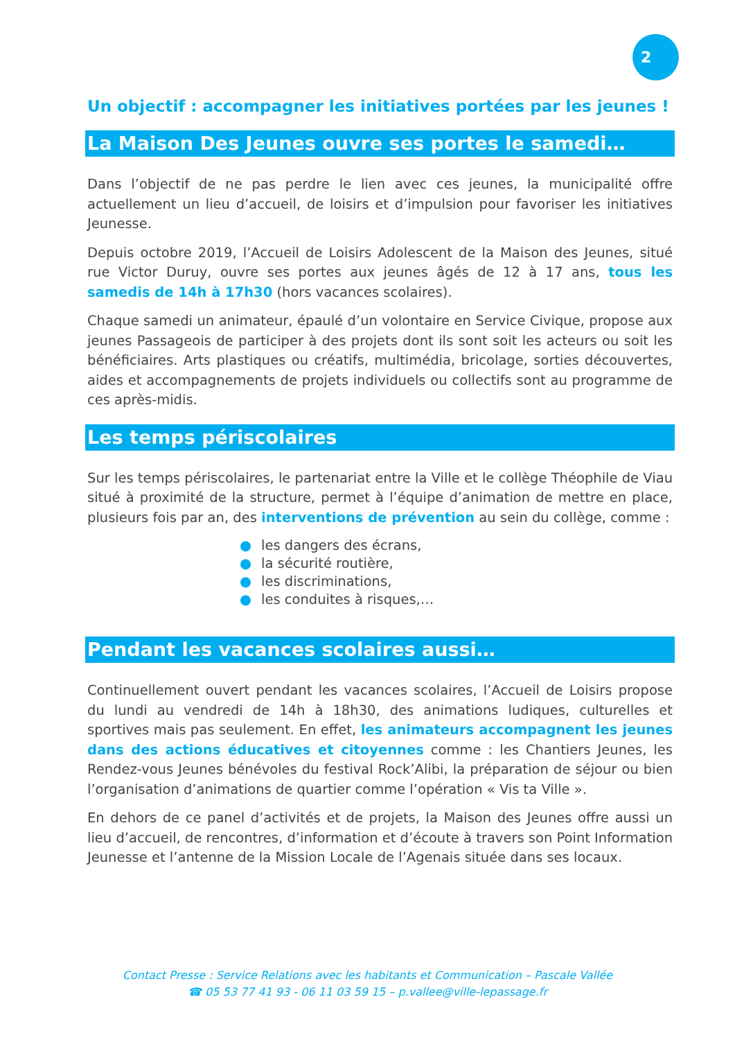2
Un objectif : accompagner les initiatives portées par les jeunes !
La Maison Des Jeunes ouvre ses portes le samedi…
Dans l’objectif de ne pas perdre le lien avec ces jeunes, la municipalité offre actuellement un lieu d’accueil, de loisirs et d’impulsion pour favoriser les initiatives Jeunesse.
Depuis octobre 2019, l’Accueil de Loisirs Adolescent de la Maison des Jeunes, situé rue Victor Duruy, ouvre ses portes aux jeunes âgés de 12 à 17 ans, tous les samedis de 14h à 17h30 (hors vacances scolaires).
Chaque samedi un animateur, épaulé d’un volontaire en Service Civique, propose aux jeunes Passageois de participer à des projets dont ils sont soit les acteurs ou soit les bénéficiaires. Arts plastiques ou créatifs, multimédia, bricolage, sorties découvertes, aides et accompagnements de projets individuels ou collectifs sont au programme de ces après-midis.
Les temps périscolaires
Sur les temps périscolaires, le partenariat entre la Ville et le collège Théophile de Viau situé à proximité de la structure, permet à l’équipe d’animation de mettre en place, plusieurs fois par an, des interventions de prévention au sein du collège, comme :
● les dangers des écrans,
● la sécurité routière,
● les discriminations,
● les conduites à risques,…
Pendant les vacances scolaires aussi…
Continuellement ouvert pendant les vacances scolaires, l’Accueil de Loisirs propose du lundi au vendredi de 14h à 18h30, des animations ludiques, culturelles et sportives mais pas seulement. En effet, les animateurs accompagnent les jeunes dans des actions éducatives et citoyennes comme : les Chantiers Jeunes, les Rendez-vous Jeunes bénévoles du festival Rock’Alibi, la préparation de séjour ou bien l’organisation d’animations de quartier comme l’opération « Vis ta Ville ».
En dehors de ce panel d’activités et de projets, la Maison des Jeunes offre aussi un lieu d’accueil, de rencontres, d’information et d’écoute à travers son Point Information Jeunesse et l’antenne de la Mission Locale de l’Agenais située dans ses locaux.
Contact Presse : Service Relations avec les habitants et Communication – Pascale Vallée
☎ 05 53 77 41 93 - 06 11 03 59 15 – p.vallee@ville-lepassage.fr